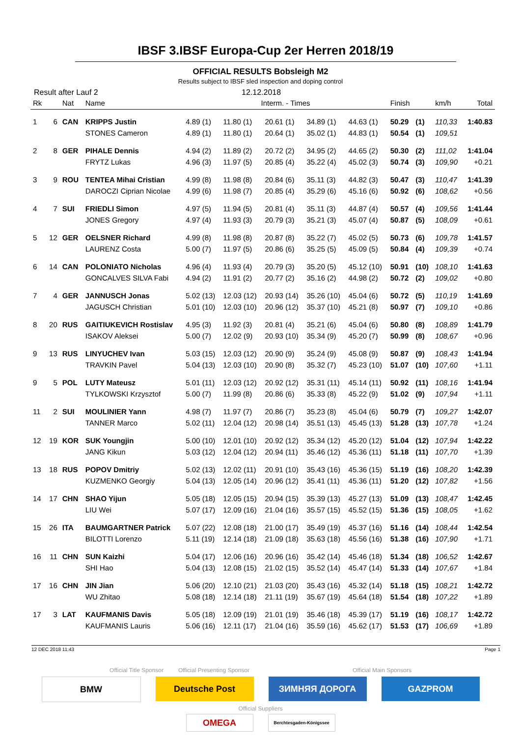IBSF 3.IBSF Europa-Cup 2er Herren 2018/19
OFFICIAL RESULTS Bobsleigh M2
Results subject to IBSF sled inspection and doping control
Result after Lauf 2 12.12.2018
| Rk | | Nat | Name | Interm. - Times | | | | | Finish | | km/h | Total |
| --- | --- | --- | --- | --- | --- | --- | --- | --- | --- | --- | --- | --- |
| 1 | 6 | CAN | KRIPPS Justin | 4.89 (1) | 11.80 (1) | 20.61 (1) | 34.89 (1) | 44.63 (1) | 50.29 | (1) | 110,33 | 1:40.83 |
| | | | STONES Cameron | 4.89 (1) | 11.80 (1) | 20.64 (1) | 35.02 (1) | 44.83 (1) | 50.54 | (1) | 109,51 | |
| 2 | 8 | GER | PIHALE Dennis | 4.94 (2) | 11.89 (2) | 20.72 (2) | 34.95 (2) | 44.65 (2) | 50.30 | (2) | 111,02 | 1:41.04 |
| | | | FRYTZ Lukas | 4.96 (3) | 11.97 (5) | 20.85 (4) | 35.22 (4) | 45.02 (3) | 50.74 | (3) | 109,90 | +0.21 |
| 3 | 9 | ROU | TENTEA Mihai Cristian | 4.99 (8) | 11.98 (8) | 20.84 (6) | 35.11 (3) | 44.82 (3) | 50.47 | (3) | 110,47 | 1:41.39 |
| | | | DAROCZI Ciprian Nicolae | 4.99 (6) | 11.98 (7) | 20.85 (4) | 35.29 (6) | 45.16 (6) | 50.92 | (6) | 108,62 | +0.56 |
| 4 | 7 | SUI | FRIEDLI Simon | 4.97 (5) | 11.94 (5) | 20.81 (4) | 35.11 (3) | 44.87 (4) | 50.57 | (4) | 109,56 | 1:41.44 |
| | | | JONES Gregory | 4.97 (4) | 11.93 (3) | 20.79 (3) | 35.21 (3) | 45.07 (4) | 50.87 | (5) | 108,09 | +0.61 |
| 5 | 12 | GER | OELSNER Richard | 4.99 (8) | 11.98 (8) | 20.87 (8) | 35.22 (7) | 45.02 (5) | 50.73 | (6) | 109,78 | 1:41.57 |
| | | | LAURENZ Costa | 5.00 (7) | 11.97 (5) | 20.86 (6) | 35.25 (5) | 45.09 (5) | 50.84 | (4) | 109,39 | +0.74 |
| 6 | 14 | CAN | POLONIATO Nicholas | 4.96 (4) | 11.93 (4) | 20.79 (3) | 35.20 (5) | 45.12 (10) | 50.91 | (10) | 108,10 | 1:41.63 |
| | | | GONCALVES SILVA Fabi | 4.94 (2) | 11.91 (2) | 20.77 (2) | 35.16 (2) | 44.98 (2) | 50.72 | (2) | 109,02 | +0.80 |
| 7 | 4 | GER | JANNUSCH Jonas | 5.02 (13) | 12.03 (12) | 20.93 (14) | 35.26 (10) | 45.04 (6) | 50.72 | (5) | 110,19 | 1:41.69 |
| | | | JAGUSCH Christian | 5.01 (10) | 12.03 (10) | 20.96 (12) | 35.37 (10) | 45.21 (8) | 50.97 | (7) | 109,10 | +0.86 |
| 8 | 20 | RUS | GAITIUKEVICH Rostislav | 4.95 (3) | 11.92 (3) | 20.81 (4) | 35.21 (6) | 45.04 (6) | 50.80 | (8) | 108,89 | 1:41.79 |
| | | | ISAKOV Aleksei | 5.00 (7) | 12.02 (9) | 20.93 (10) | 35.34 (9) | 45.20 (7) | 50.99 | (8) | 108,67 | +0.96 |
| 9 | 13 | RUS | LINYUCHEV Ivan | 5.03 (15) | 12.03 (12) | 20.90 (9) | 35.24 (9) | 45.08 (9) | 50.87 | (9) | 108,43 | 1:41.94 |
| | | | TRAVKIN Pavel | 5.04 (13) | 12.03 (10) | 20.90 (8) | 35.32 (7) | 45.23 (10) | 51.07 | (10) | 107,60 | +1.11 |
| 9 | 5 | POL | LUTY Mateusz | 5.01 (11) | 12.03 (12) | 20.92 (12) | 35.31 (11) | 45.14 (11) | 50.92 | (11) | 108,16 | 1:41.94 |
| | | | TYLKOWSKI Krzysztof | 5.00 (7) | 11.99 (8) | 20.86 (6) | 35.33 (8) | 45.22 (9) | 51.02 | (9) | 107,94 | +1.11 |
| 11 | 2 | SUI | MOULINIER Yann | 4.98 (7) | 11.97 (7) | 20.86 (7) | 35.23 (8) | 45.04 (6) | 50.79 | (7) | 109,27 | 1:42.07 |
| | | | TANNER Marco | 5.02 (11) | 12.04 (12) | 20.98 (14) | 35.51 (13) | 45.45 (13) | 51.28 | (13) | 107,78 | +1.24 |
| 12 | 19 | KOR | SUK Youngjin | 5.00 (10) | 12.01 (10) | 20.92 (12) | 35.34 (12) | 45.20 (12) | 51.04 | (12) | 107,94 | 1:42.22 |
| | | | JANG Kikun | 5.03 (12) | 12.04 (12) | 20.94 (11) | 35.46 (12) | 45.36 (11) | 51.18 | (11) | 107,70 | +1.39 |
| 13 | 18 | RUS | POPOV Dmitriy | 5.02 (13) | 12.02 (11) | 20.91 (10) | 35.43 (16) | 45.36 (15) | 51.19 | (16) | 108,20 | 1:42.39 |
| | | | KUZMENKO Georgiy | 5.04 (13) | 12.05 (14) | 20.96 (12) | 35.41 (11) | 45.36 (11) | 51.20 | (12) | 107,82 | +1.56 |
| 14 | 17 | CHN | SHAO Yijun | 5.05 (18) | 12.05 (15) | 20.94 (15) | 35.39 (13) | 45.27 (13) | 51.09 | (13) | 108,47 | 1:42.45 |
| | | | LIU Wei | 5.07 (17) | 12.09 (16) | 21.04 (16) | 35.57 (15) | 45.52 (15) | 51.36 | (15) | 108,05 | +1.62 |
| 15 | 26 | ITA | BAUMGARTNER Patrick | 5.07 (22) | 12.08 (18) | 21.00 (17) | 35.49 (19) | 45.37 (16) | 51.16 | (14) | 108,44 | 1:42.54 |
| | | | BILOTTI Lorenzo | 5.11 (19) | 12.14 (18) | 21.09 (18) | 35.63 (18) | 45.56 (16) | 51.38 | (16) | 107,90 | +1.71 |
| 16 | 11 | CHN | SUN Kaizhi | 5.04 (17) | 12.06 (16) | 20.96 (16) | 35.42 (14) | 45.46 (18) | 51.34 | (18) | 106,52 | 1:42.67 |
| | | | SHI Hao | 5.04 (13) | 12.08 (15) | 21.02 (15) | 35.52 (14) | 45.47 (14) | 51.33 | (14) | 107,67 | +1.84 |
| 17 | 16 | CHN | JIN Jian | 5.06 (20) | 12.10 (21) | 21.03 (20) | 35.43 (16) | 45.32 (14) | 51.18 | (15) | 108,21 | 1:42.72 |
| | | | WU Zhitao | 5.08 (18) | 12.14 (18) | 21.11 (19) | 35.67 (19) | 45.64 (18) | 51.54 | (18) | 107,22 | +1.89 |
| 17 | 3 | LAT | KAUFMANIS Davis | 5.05 (18) | 12.09 (19) | 21.01 (19) | 35.46 (18) | 45.39 (17) | 51.19 | (16) | 108,17 | 1:42.72 |
| | | | KAUFMANIS Lauris | 5.06 (16) | 12.11 (17) | 21.04 (16) | 35.59 (16) | 45.62 (17) | 51.53 | (17) | 106,69 | +1.89 |
12 DEC 2018 11:43 Page 1
Official Title Sponsor Official Presenting Sponsor Official Main Sponsors
BMW Deutsche Post ЗИМНЯЯ ДОРОГА GAZPROM
Official Suppliers
OMEGA
Berchtesgaden-Königssee